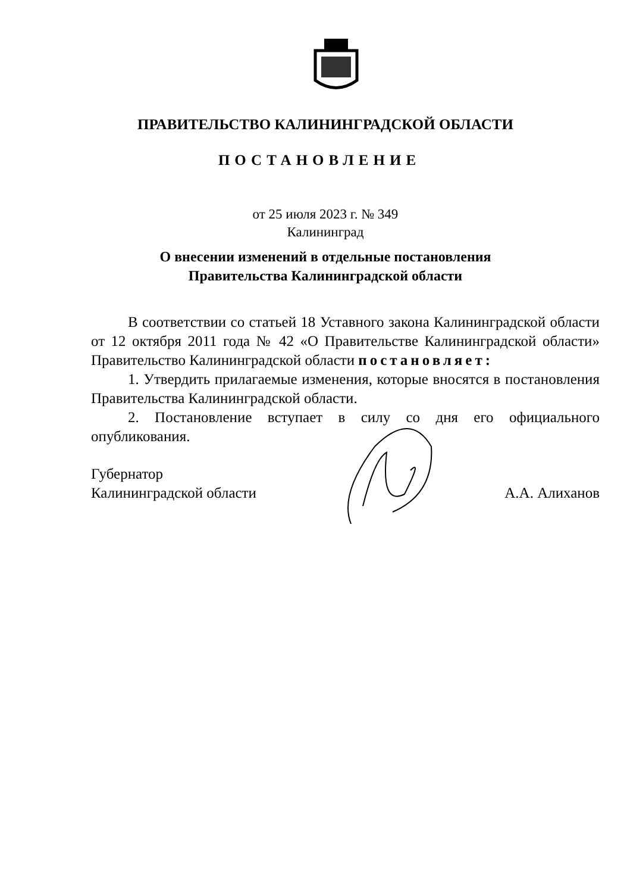ПРАВИТЕЛЬСТВО КАЛИНИНГРАДСКОЙ ОБЛАСТИ
ПОСТАНОВЛЕНИЕ
от 25 июля 2023 г. № 349
Калининград
О внесении изменений в отдельные постановления
Правительства Калининградской области
В соответствии со статьей 18 Уставного закона Калининградской области от 12 октября 2011 года № 42 «О Правительстве Калининградской области» Правительство Калининградской области постановляет:
1. Утвердить прилагаемые изменения, которые вносятся в постановления Правительства Калининградской области.
2. Постановление вступает в силу со дня его официального опубликования.
Губернатор
Калининградской области
А.А. Алиханов